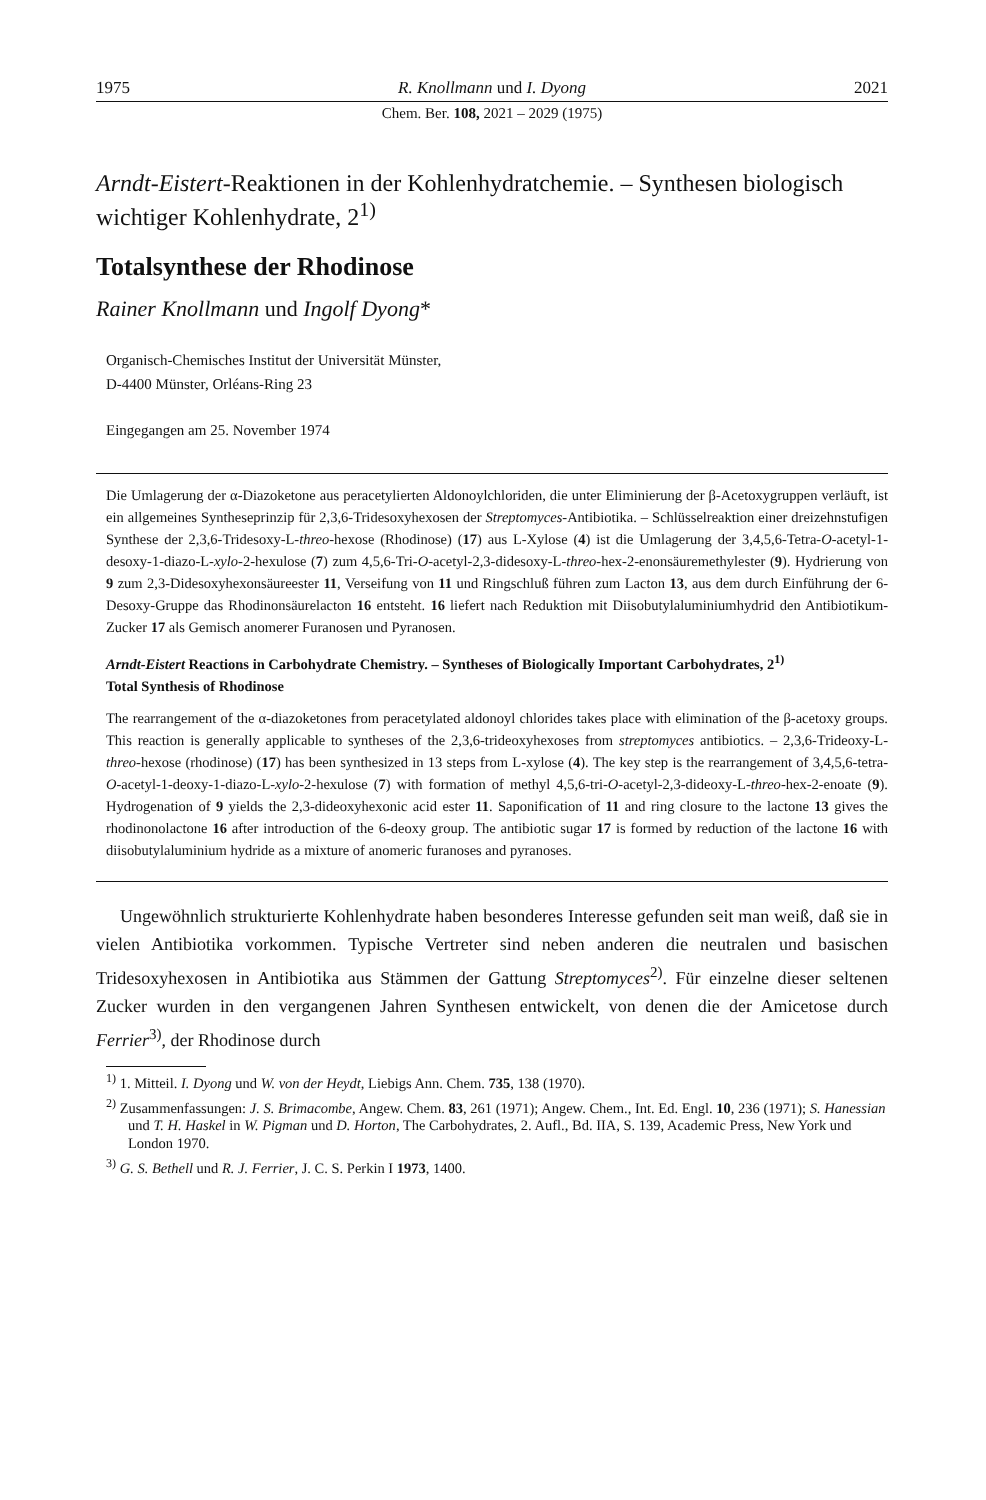1975 R. Knollmann und I. Dyong 2021
Chem. Ber. 108, 2021 – 2029 (1975)
Arndt-Eistert-Reaktionen in der Kohlenhydratchemie. – Synthesen biologisch wichtiger Kohlenhydrate, 2<sup>1)</sup>
Totalsynthese der Rhodinose
Rainer Knollmann und Ingolf Dyong*
Organisch-Chemisches Institut der Universität Münster,
D-4400 Münster, Orléans-Ring 23
Eingegangen am 25. November 1974
Die Umlagerung der α-Diazoketone aus peracetylierten Aldonoylchloriden, die unter Eliminierung der β-Acetoxygruppen verläuft, ist ein allgemeines Syntheseprinzip für 2,3,6-Tridesoxyhexosen der Streptomyces-Antibiotika. – Schlüsselreaktion einer dreizehnstufigen Synthese der 2,3,6-Tridesoxy-L-threo-hexose (Rhodinose) (17) aus L-Xylose (4) ist die Umlagerung der 3,4,5,6-Tetra-O-acetyl-1-desoxy-1-diazo-L-xylo-2-hexulose (7) zum 4,5,6-Tri-O-acetyl-2,3-didesoxy-L-threo-hex-2-enonsäuremethylester (9). Hydrierung von 9 zum 2,3-Didesoxyhexonsäureester 11, Verseifung von 11 und Ringschluß führen zum Lacton 13, aus dem durch Einführung der 6-Desoxy-Gruppe das Rhodinonsäurelacton 16 entsteht. 16 liefert nach Reduktion mit Diisobutylaluminiumhydrid den Antibiotikum-Zucker 17 als Gemisch anomerer Furanosen und Pyranosen.
Arndt-Eistert Reactions in Carbohydrate Chemistry. – Syntheses of Biologically Important Carbohydrates, 2<sup>1)</sup>
Total Synthesis of Rhodinose
The rearrangement of the α-diazoketones from peracetylated aldonoyl chlorides takes place with elimination of the β-acetoxy groups. This reaction is generally applicable to syntheses of the 2,3,6-trideoxyhexoses from streptomyces antibiotics. – 2,3,6-Trideoxy-L-threo-hexose (rhodinose) (17) has been synthesized in 13 steps from L-xylose (4). The key step is the rearrangement of 3,4,5,6-tetra-O-acetyl-1-deoxy-1-diazo-L-xylo-2-hexulose (7) with formation of methyl 4,5,6-tri-O-acetyl-2,3-dideoxy-L-threo-hex-2-enoate (9). Hydrogenation of 9 yields the 2,3-dideoxyhexonic acid ester 11. Saponification of 11 and ring closure to the lactone 13 gives the rhodinonolactone 16 after introduction of the 6-deoxy group. The antibiotic sugar 17 is formed by reduction of the lactone 16 with diisobutylaluminium hydride as a mixture of anomeric furanoses and pyranoses.
Ungewöhnlich strukturierte Kohlenhydrate haben besonderes Interesse gefunden seit man weiß, daß sie in vielen Antibiotika vorkommen. Typische Vertreter sind neben anderen die neutralen und basischen Tridesoxyhexosen in Antibiotika aus Stämmen der Gattung Streptomyces<sup>2)</sup>. Für einzelne dieser seltenen Zucker wurden in den vergangenen Jahren Synthesen entwickelt, von denen die der Amicetose durch Ferrier<sup>3)</sup>, der Rhodinose durch
<sup>1)</sup> 1. Mitteil. I. Dyong und W. von der Heydt, Liebigs Ann. Chem. 735, 138 (1970).
<sup>2)</sup> Zusammenfassungen: J. S. Brimacombe, Angew. Chem. 83, 261 (1971); Angew. Chem., Int. Ed. Engl. 10, 236 (1971); S. Hanessian und T. H. Haskel in W. Pigman und D. Horton, The Carbohydrates, 2. Aufl., Bd. IIA, S. 139, Academic Press, New York und London 1970.
<sup>3)</sup> G. S. Bethell und R. J. Ferrier, J. C. S. Perkin I 1973, 1400.